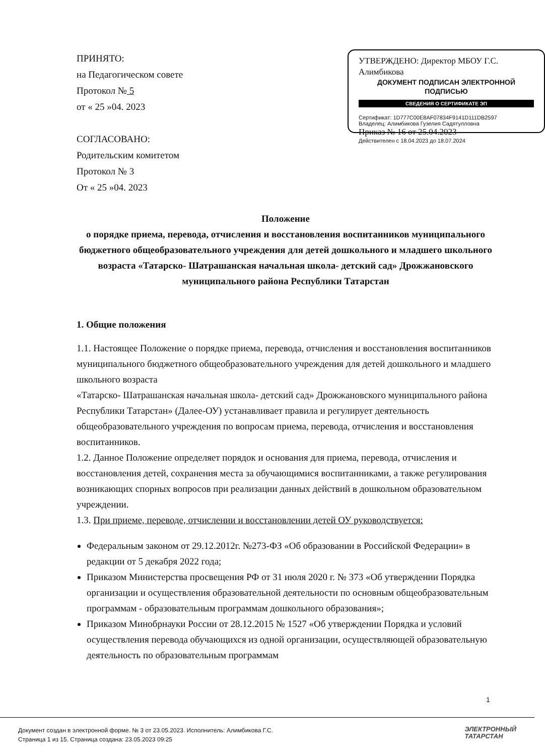ПРИНЯТО:
на Педагогическом совете
Протокол № 5
от « 25 »04. 2023
СОГЛАСОВАНО:
Родительским комитетом
Протокол № 3
От « 25 »04. 2023
УТВЕРЖДЕНО: Директор МБОУ Г.С. Алимбикова
ДОКУМЕНТ ПОДПИСАН ЭЛЕКТРОННОЙ ПОДПИСЬЮ
СВЕДЕНИЯ О СЕРТИФИКАТЕ ЭП
Сертификат: 1D777C00E8AF07834F9141D111DB2597
Владелец: Алимбикова Гузелия Садятулловна
Приказ № 16 от 25.04.2023
Действителен с 18.04.2023 до 18.07.2024
Положение
о порядке приема, перевода, отчисления и восстановления воспитанников муниципального бюджетного общеобразовательного учреждения для детей дошкольного и младшего школьного возраста «Татарско- Шатрашанская начальная школа- детский сад» Дрожжановского муниципального района Республики Татарстан
1. Общие положения
1.1. Настоящее Положение о порядке приема, перевода, отчисления и восстановления воспитанников муниципального бюджетного общеобразовательного учреждения для детей дошкольного и младшего школьного возраста
«Татарско- Шатрашанская начальная школа- детский сад» Дрожжановского муниципального района Республики Татарстан» (Далее-ОУ) устанавливает правила и регулирует деятельность общеобразовательного учреждения по вопросам приема, перевода, отчисления и восстановления воспитанников.
1.2. Данное Положение определяет порядок и основания для приема, перевода, отчисления и восстановления детей, сохранения места за обучающимися воспитанниками, а также регулирования возникающих спорных вопросов при реализации данных действий в дошкольном образовательном учреждении.
1.3. При приеме, переводе, отчислении и восстановлении детей ОУ руководствуется:
Федеральным законом от 29.12.2012г. №273-ФЗ «Об образовании в Российской Федерации» в редакции от 5 декабря 2022 года;
Приказом Министерства просвещения РФ от 31 июля 2020 г. № 373 «Об утверждении Порядка организации и осуществления образовательной деятельности по основным общеобразовательным программам - образовательным программам дошкольного образования»;
Приказом Минобрнауки России от 28.12.2015 № 1527 «Об утверждении Порядка и условий осуществления перевода обучающихся из одной организации, осуществляющей образовательную деятельность по образовательным программам
1
Документ создан в электронной форме. № 3 от 23.05.2023. Исполнитель: Алимбикова Г.С.
Страница 1 из 15. Страница создана: 23.05.2023 09:25
ЭЛЕКТРОННЫЙ
ТАТАРСТАН